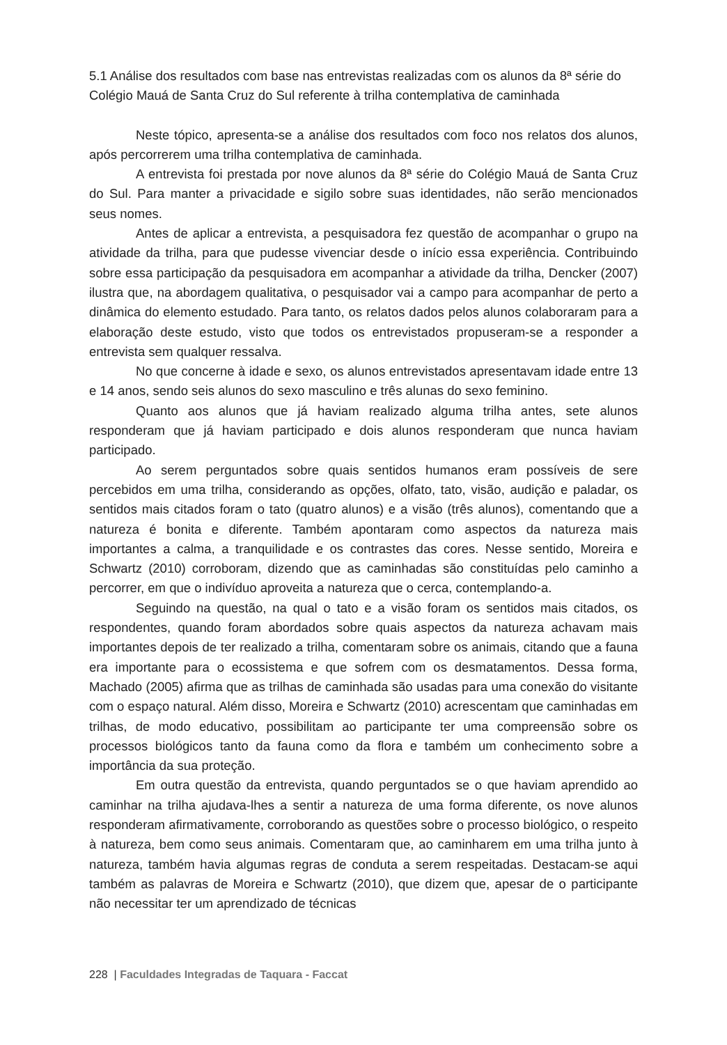5.1 Análise dos resultados com base nas entrevistas realizadas com os alunos da 8ª série do Colégio Mauá de Santa Cruz do Sul referente à trilha contemplativa de caminhada
Neste tópico, apresenta-se a análise dos resultados com foco nos relatos dos alunos, após percorrerem uma trilha contemplativa de caminhada.
A entrevista foi prestada por nove alunos da 8ª série do Colégio Mauá de Santa Cruz do Sul. Para manter a privacidade e sigilo sobre suas identidades, não serão mencionados seus nomes.
Antes de aplicar a entrevista, a pesquisadora fez questão de acompanhar o grupo na atividade da trilha, para que pudesse vivenciar desde o início essa experiência. Contribuindo sobre essa participação da pesquisadora em acompanhar a atividade da trilha, Dencker (2007) ilustra que, na abordagem qualitativa, o pesquisador vai a campo para acompanhar de perto a dinâmica do elemento estudado. Para tanto, os relatos dados pelos alunos colaboraram para a elaboração deste estudo, visto que todos os entrevistados propuseram-se a responder a entrevista sem qualquer ressalva.
No que concerne à idade e sexo, os alunos entrevistados apresentavam idade entre 13 e 14 anos, sendo seis alunos do sexo masculino e três alunas do sexo feminino.
Quanto aos alunos que já haviam realizado alguma trilha antes, sete alunos responderam que já haviam participado e dois alunos responderam que nunca haviam participado.
Ao serem perguntados sobre quais sentidos humanos eram possíveis de sere percebidos em uma trilha, considerando as opções, olfato, tato, visão, audição e paladar, os sentidos mais citados foram o tato (quatro alunos) e a visão (três alunos), comentando que a natureza é bonita e diferente. Também apontaram como aspectos da natureza mais importantes a calma, a tranquilidade e os contrastes das cores. Nesse sentido, Moreira e Schwartz (2010) corroboram, dizendo que as caminhadas são constituídas pelo caminho a percorrer, em que o indivíduo aproveita a natureza que o cerca, contemplando-a.
Seguindo na questão, na qual o tato e a visão foram os sentidos mais citados, os respondentes, quando foram abordados sobre quais aspectos da natureza achavam mais importantes depois de ter realizado a trilha, comentaram sobre os animais, citando que a fauna era importante para o ecossistema e que sofrem com os desmatamentos. Dessa forma, Machado (2005) afirma que as trilhas de caminhada são usadas para uma conexão do visitante com o espaço natural. Além disso, Moreira e Schwartz (2010) acrescentam que caminhadas em trilhas, de modo educativo, possibilitam ao participante ter uma compreensão sobre os processos biológicos tanto da fauna como da flora e também um conhecimento sobre a importância da sua proteção.
Em outra questão da entrevista, quando perguntados se o que haviam aprendido ao caminhar na trilha ajudava-lhes a sentir a natureza de uma forma diferente, os nove alunos responderam afirmativamente, corroborando as questões sobre o processo biológico, o respeito à natureza, bem como seus animais. Comentaram que, ao caminharem em uma trilha junto à natureza, também havia algumas regras de conduta a serem respeitadas. Destacam-se aqui também as palavras de Moreira e Schwartz (2010), que dizem que, apesar de o participante não necessitar ter um aprendizado de técnicas
228 | Faculdades Integradas de Taquara - Faccat